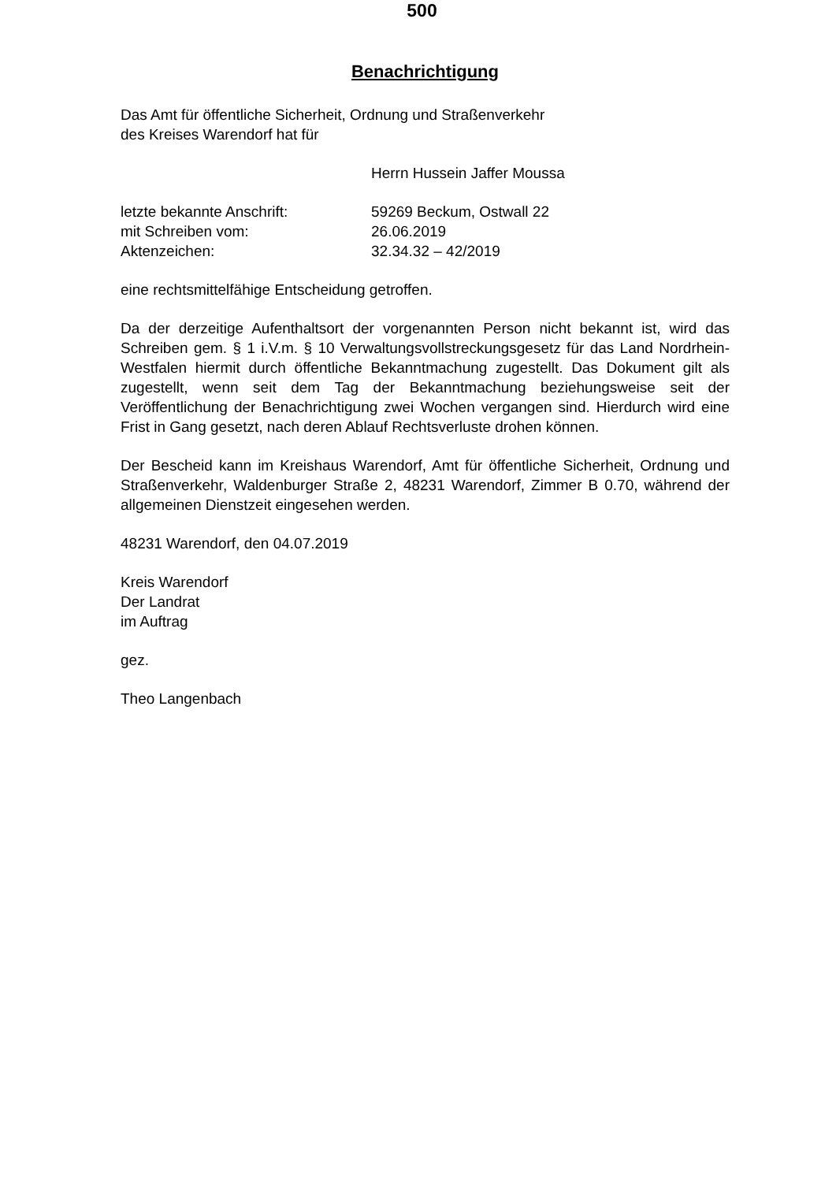500
Benachrichtigung
Das Amt für öffentliche Sicherheit, Ordnung und Straßenverkehr
des Kreises Warendorf hat für
Herrn Hussein Jaffer Moussa
| letzte bekannte Anschrift: | 59269 Beckum, Ostwall 22 |
| mit Schreiben vom: | 26.06.2019 |
| Aktenzeichen: | 32.34.32 – 42/2019 |
eine rechtsmittelfähige Entscheidung getroffen.
Da der derzeitige Aufenthaltsort der vorgenannten Person nicht bekannt ist, wird das Schreiben gem. § 1 i.V.m. § 10 Verwaltungsvollstreckungsgesetz für das Land Nordrhein-Westfalen hiermit durch öffentliche Bekanntmachung zugestellt. Das Dokument gilt als zugestellt, wenn seit dem Tag der Bekanntmachung beziehungsweise seit der Veröffentlichung der Benachrichtigung zwei Wochen vergangen sind. Hierdurch wird eine Frist in Gang gesetzt, nach deren Ablauf Rechtsverluste drohen können.
Der Bescheid kann im Kreishaus Warendorf, Amt für öffentliche Sicherheit, Ordnung und Straßenverkehr, Waldenburger Straße 2, 48231 Warendorf, Zimmer B 0.70, während der allgemeinen Dienstzeit eingesehen werden.
48231 Warendorf, den 04.07.2019
Kreis Warendorf
Der Landrat
im Auftrag
gez.
Theo Langenbach